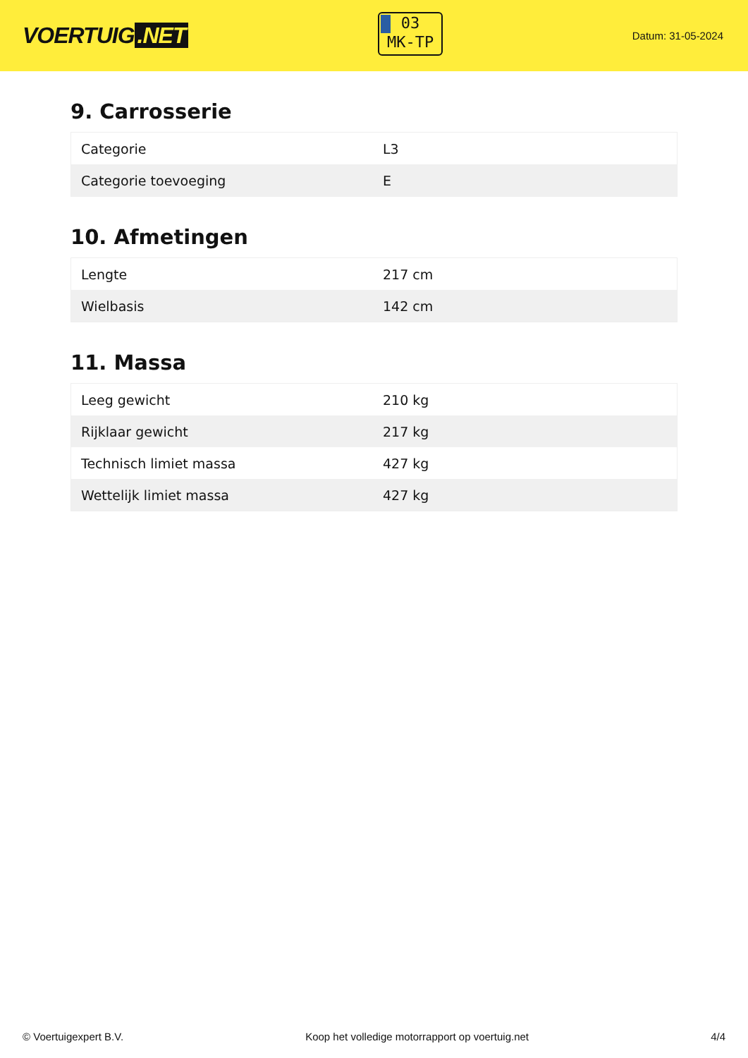VOERTUIG.NET
03
MK-TP
Datum: 31-05-2024
9. Carrosserie
| Categorie | L3 |
| Categorie toevoeging | E |
10. Afmetingen
| Lengte | 217 cm |
| Wielbasis | 142 cm |
11. Massa
| Leeg gewicht | 210 kg |
| Rijklaar gewicht | 217 kg |
| Technisch limiet massa | 427 kg |
| Wettelijk limiet massa | 427 kg |
© Voertuigexpert B.V. Koop het volledige motorrapport op voertuig.net 4/4